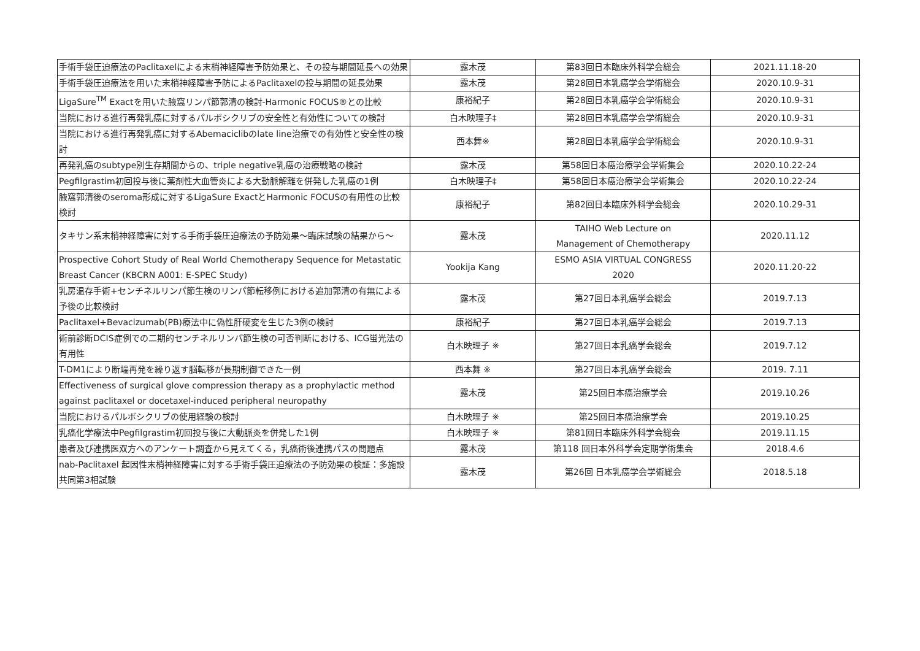| 手術手袋圧迫療法のPaclitaxelによる末梢神経障害予防効果と、その投与期間延長への効果 | 露木茂 | 第83回日本臨床外科学会総会 | 2021.11.18-20 |
| 手術手袋圧迫療法を用いた末梢神経障害予防によるPaclitaxelの投与期間の延長効果 | 露木茂 | 第28回日本乳癌学会学術総会 | 2020.10.9-31 |
| LigaSure<sup>TM</sup> Exactを用いた腋窩リンパ節郭清の検討-Harmonic FOCUS®との比較 | 康裕紀子 | 第28回日本乳癌学会学術総会 | 2020.10.9-31 |
| 当院における進行再発乳癌に対するパルボシクリブの安全性と有効性についての検討 | 白木映理子‡ | 第28回日本乳癌学会学術総会 | 2020.10.9-31 |
| 当院における進行再発乳癌に対するAbemaciclibのlate line治療での有効性と安全性の検討 | 西本舞※ | 第28回日本乳癌学会学術総会 | 2020.10.9-31 |
| 再発乳癌のsubtype別生存期間からの、triple negative乳癌の治療戦略の検討 | 露木茂 | 第58回日本癌治療学会学術集会 | 2020.10.22-24 |
| Pegfilgrastim初回投与後に薬剤性大血管炎による大動脈解離を併発した乳癌の1例 | 白木映理子‡ | 第58回日本癌治療学会学術集会 | 2020.10.22-24 |
| 腋窩郭清後のseroma形成に対するLigaSure ExactとHarmonic FOCUSの有用性の比較検討 | 康裕紀子 | 第82回日本臨床外科学会総会 | 2020.10.29-31 |
| タキサン系末梢神経障害に対する手術手袋圧迫療法の予防効果～臨床試験の結果から～ | 露木茂 | TAIHO Web Lecture on Management of Chemotherapy | 2020.11.12 |
| Prospective Cohort Study of Real World Chemotherapy Sequence for Metastatic Breast Cancer (KBCRN A001: E-SPEC Study) | Yookija Kang | ESMO ASIA VIRTUAL CONGRESS 2020 | 2020.11.20-22 |
| 乳房温存手術+センチネルリンパ節生検のリンパ節転移例における追加郭清の有無による予後の比較検討 | 露木茂 | 第27回日本乳癌学会総会 | 2019.7.13 |
| Paclitaxel+Bevacizumab(PB)療法中に偽性肝硬変を生じた3例の検討 | 康裕紀子 | 第27回日本乳癌学会総会 | 2019.7.13 |
| 術前診断DCIS症例での二期的センチネルリンパ節生検の可否判断における、ICG蛍光法の有用性 | 白木映理子 ※ | 第27回日本乳癌学会総会 | 2019.7.12 |
| T-DM1により断端再発を繰り返す脳転移が長期制御できた一例 | 西本舞 ※ | 第27回日本乳癌学会総会 | 2019. 7.11 |
| Effectiveness of surgical glove compression therapy as a prophylactic method against paclitaxel or docetaxel-induced peripheral neuropathy | 露木茂 | 第25回日本癌治療学会 | 2019.10.26 |
| 当院におけるパルボシクリブの使用経験の検討 | 白木映理子 ※ | 第25回日本癌治療学会 | 2019.10.25 |
| 乳癌化学療法中Pegfilgrastim初回投与後に大動脈炎を併発した1例 | 白木映理子 ※ | 第81回日本臨床外科学会総会 | 2019.11.15 |
| 患者及び連携医双方へのアンケート調査から見えてくる，乳癌術後連携パスの問題点 | 露木茂 | 第118 回日本外科学会定期学術集会 | 2018.4.6 |
| nab-Paclitaxel 起因性末梢神経障害に対する手術手袋圧迫療法の予防効果の検証：多施設共同第3相試験 | 露木茂 | 第26回 日本乳癌学会学術総会 | 2018.5.18 |